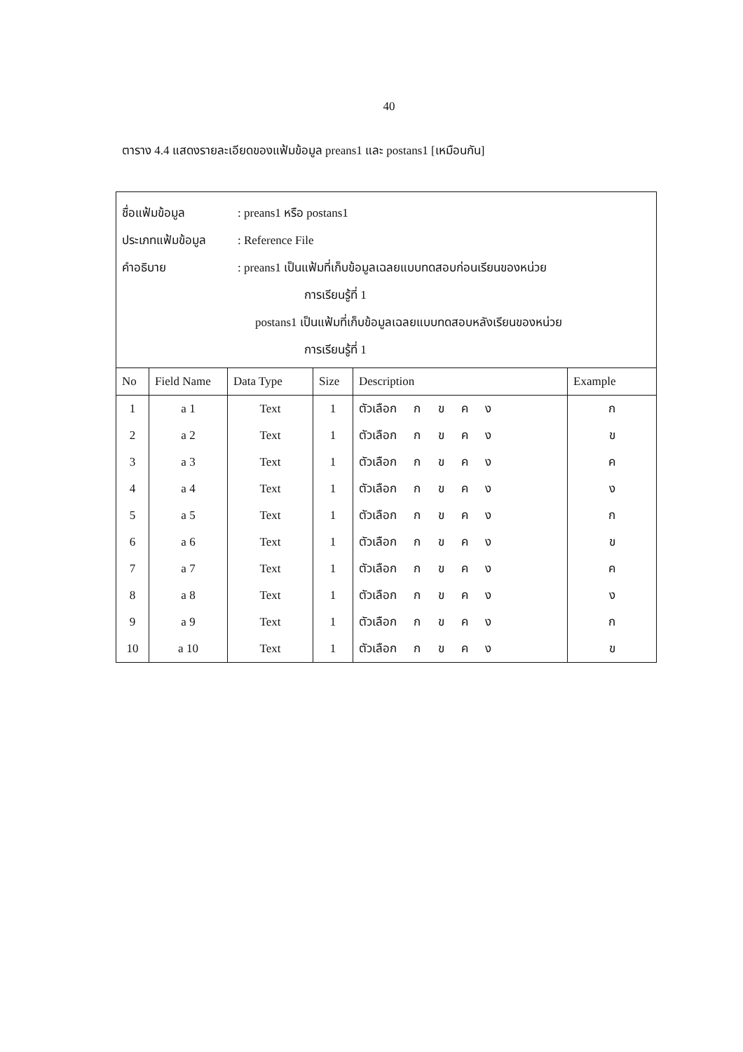40
ตาราง 4.4 แสดงรายละเอียดของแฟ้มข้อมูล preans1 และ postans1 [เหมือนกัน]
ชื่อแฟ้มข้อมูล: preans1 หรือ postans1
ประเภทแฟ้มข้อมูล: Reference File
คำอธิบาย: preans1 เป็นแฟ้มที่เก็บข้อมูลเฉลยแบบทดสอบก่อนเรียนของหน่วย
การเรียนรู้ที่ 1
postans1 เป็นแฟ้มที่เก็บข้อมูลเฉลยแบบทดสอบหลังเรียนของหน่วย
การเรียนรู้ที่ 1
| No | Field Name | Data Type | Size | Description | Example |
| --- | --- | --- | --- | --- | --- |
| 1 | a 1 | Text | 1 | ตัวเลือก ก ข ค ง | ก |
| 2 | a 2 | Text | 1 | ตัวเลือก ก ข ค ง | ข |
| 3 | a 3 | Text | 1 | ตัวเลือก ก ข ค ง | ค |
| 4 | a 4 | Text | 1 | ตัวเลือก ก ข ค ง | ง |
| 5 | a 5 | Text | 1 | ตัวเลือก ก ข ค ง | ก |
| 6 | a 6 | Text | 1 | ตัวเลือก ก ข ค ง | ข |
| 7 | a 7 | Text | 1 | ตัวเลือก ก ข ค ง | ค |
| 8 | a 8 | Text | 1 | ตัวเลือก ก ข ค ง | ง |
| 9 | a 9 | Text | 1 | ตัวเลือก ก ข ค ง | ก |
| 10 | a 10 | Text | 1 | ตัวเลือก ก ข ค ง | ข |